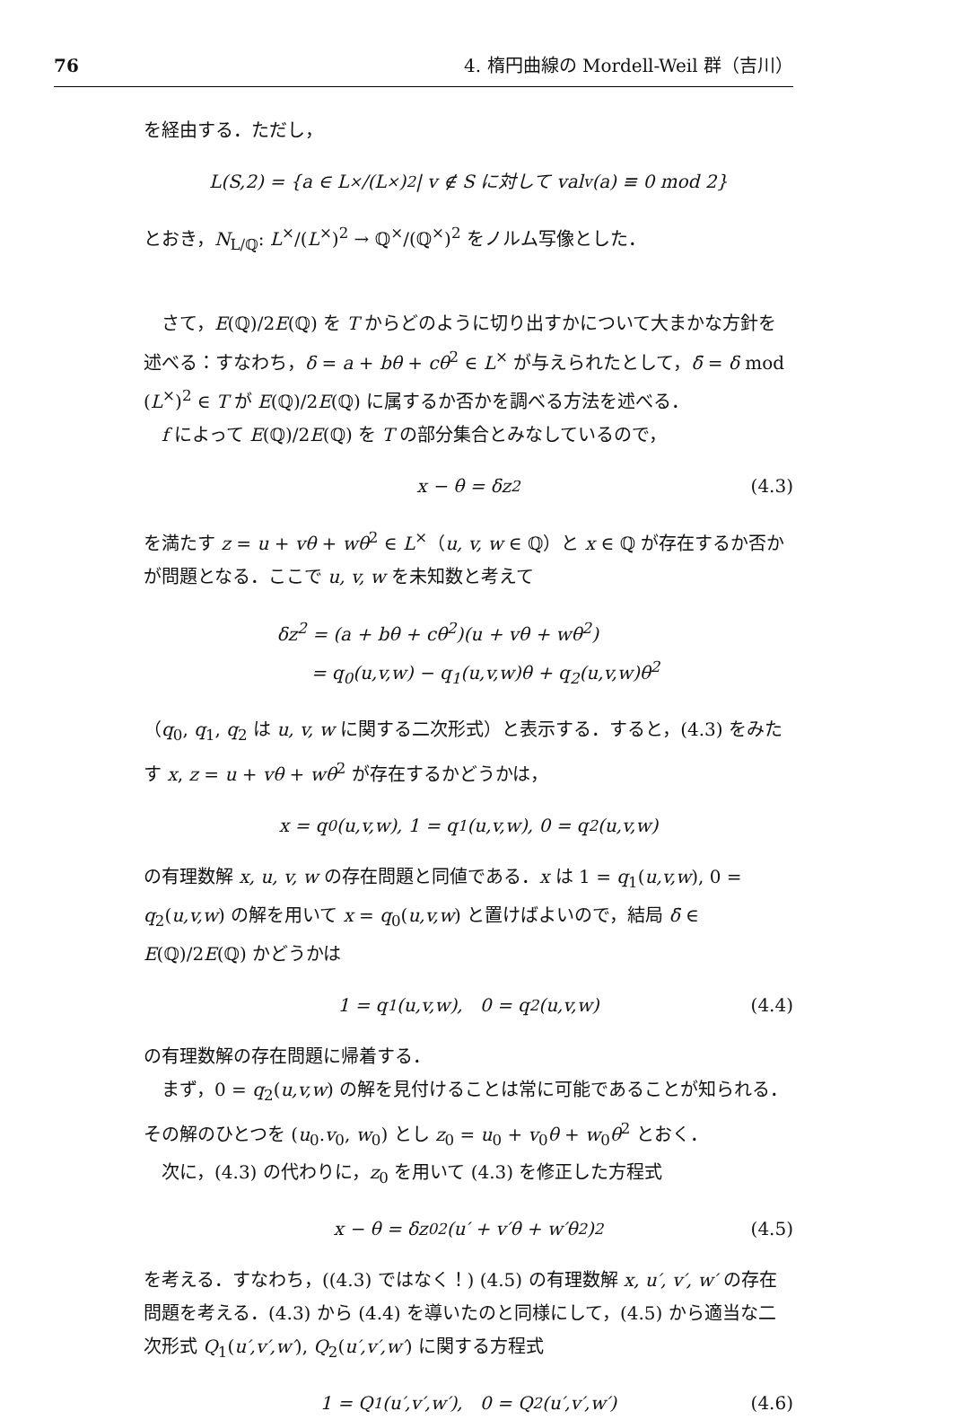76 4. 楕円曲線の Mordell-Weil 群（吉川）
を経由する．ただし，
L(S,2) = {a ∈ L<sup>×</sup>/(L<sup>×</sup>)<sup>2</sup> | v ∉ S に対して val<sub>v</sub>(a) ≡ 0 mod 2}
とおき，N<sub>L/ℚ</sub>: L<sup>×</sup>/(L<sup>×</sup>)<sup>2</sup> → ℚ<sup>×</sup>/(ℚ<sup>×</sup>)<sup>2</sup> をノルム写像とした．
さて，E(ℚ)/2E(ℚ) を T からどのように切り出すかについて大まかな方針を述べる：すなわち，δ = a + bθ + cθ<sup>2</sup> ∈ L<sup>×</sup> が与えられたとして，δ̄ = δ mod (L<sup>×</sup>)<sup>2</sup> ∈ T が E(ℚ)/2E(ℚ) に属するか否かを調べる方法を述べる．
f によって E(ℚ)/2E(ℚ) を T の部分集合とみなしているので，
x − θ = δz<sup>2</sup> (4.3)
を満たす z = u + vθ + wθ<sup>2</sup> ∈ L<sup>×</sup>（u, v, w ∈ ℚ）と x ∈ ℚ が存在するか否かが問題となる．ここで u, v, w を未知数と考えて
δz<sup>2</sup> = (a + bθ + cθ<sup>2</sup>)(u + vθ + wθ<sup>2</sup>)
= q<sub>0</sub>(u,v,w) − q<sub>1</sub>(u,v,w)θ + q<sub>2</sub>(u,v,w)θ<sup>2</sup>
（q<sub>0</sub>, q<sub>1</sub>, q<sub>2</sub> は u, v, w に関する二次形式）と表示する．すると，(4.3) をみたす x, z = u + vθ + wθ<sup>2</sup> が存在するかどうかは，
x = q<sub>0</sub>(u,v,w), 1 = q<sub>1</sub>(u,v,w), 0 = q<sub>2</sub>(u,v,w)
の有理数解 x, u, v, w の存在問題と同値である．x は 1 = q<sub>1</sub>(u,v,w), 0 = q<sub>2</sub>(u,v,w) の解を用いて x = q<sub>0</sub>(u,v,w) と置けばよいので，結局 δ̄ ∈ E(ℚ)/2E(ℚ) かどうかは
1 = q<sub>1</sub>(u,v,w), 0 = q<sub>2</sub>(u,v,w) (4.4)
の有理数解の存在問題に帰着する．
まず，0 = q<sub>2</sub>(u,v,w) の解を見付けることは常に可能であることが知られる．その解のひとつを (u<sub>0</sub>.v<sub>0</sub>, w<sub>0</sub>) とし z<sub>0</sub> = u<sub>0</sub> + v<sub>0</sub>θ + w<sub>0</sub>θ<sup>2</sup> とおく．
次に，(4.3) の代わりに，z<sub>0</sub> を用いて (4.3) を修正した方程式
x − θ = δz<sub>0</sub><sup>2</sup>(u′ + v′θ + w′θ<sup>2</sup>)<sup>2</sup> (4.5)
を考える．すなわち，((4.3) ではなく！) (4.5) の有理数解 x, u′, v′, w′ の存在問題を考える．(4.3) から (4.4) を導いたのと同様にして，(4.5) から適当な二次形式 Q<sub>1</sub>(u′,v′,w′), Q<sub>2</sub>(u′,v′,w′) に関する方程式
1 = Q<sub>1</sub>(u′,v′,w′), 0 = Q<sub>2</sub>(u′,v′,w′) (4.6)